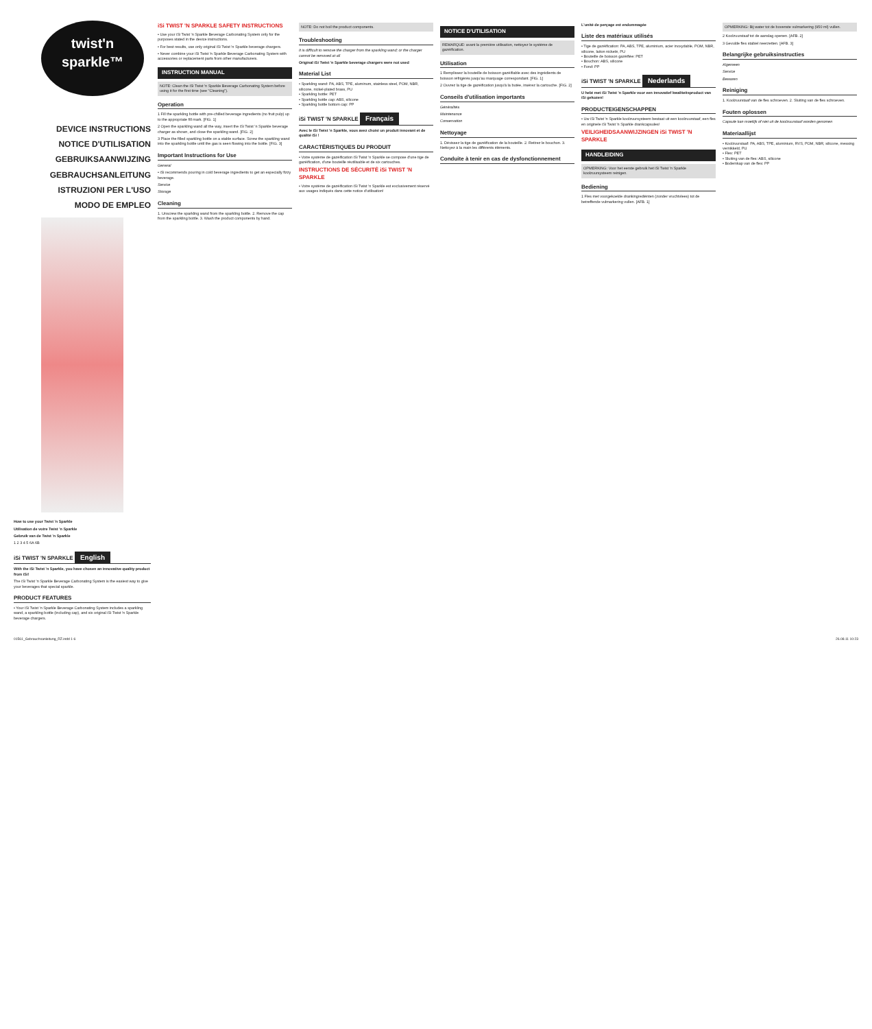twist'n sparkle™
DEVICE INSTRUCTIONS
NOTICE D'UTILISATION
GEBRUIKSAANWIJZING
GEBRAUCHSANLEITUNG
ISTRUZIONI PER L'USO
MODO DE EMPLEO
How to use your Twist 'n Sparkle
Utilisation de votre Twist 'n Sparkle
Gebruik van de Twist 'n Sparkle
1 2 3 4 5 6A 6B
iSi TWIST 'N SPARKLE English
With the iSi Twist 'n Sparkle, you have chosen an innovative quality product from iSi!
The iSi Twist 'n Sparkle Beverage Carbonating System is the easiest way to give your beverages that special sparkle.
PRODUCT FEATURES
• Your iSi Twist 'n Sparkle Beverage Carbonating System includes a sparkling wand, a sparkling bottle (including cap), and six original iSi Twist 'n Sparkle beverage chargers.
iSi TWIST 'N SPARKLE SAFETY INSTRUCTIONS
• Use your iSi Twist 'n Sparkle Beverage Carbonating System only for the purposes stated in the device instructions.
• For best results, use only original iSi Twist 'n Sparkle beverage chargers.
• Never combine your iSi Twist 'n Sparkle Beverage Carbonating System with accessories or replacement parts from other manufacturers.
INSTRUCTION MANUAL
NOTE: Clean the iSi Twist 'n Sparkle Beverage Carbonating System before using it for the first time (see "Cleaning").
Operation
1 Fill the sparkling bottle with pre-chilled beverage ingredients (no fruit pulp) up to the appropriate fill mark. [FIG. 1]
2 Open the sparkling wand all the way, insert the iSi Twist 'n Sparkle beverage charger as shown, and close the sparkling wand. [FIG. 2]
3 Place the filled sparkling bottle on a stable surface. Screw the sparkling wand into the sparkling bottle until the gas is seen flowing into the bottle. [FIG. 3]
Important Instructions for Use
General
• iSi recommends pouring in cold beverage ingredients to get an especially fizzy beverage.
Service
Storage
Cleaning
1. Unscrew the sparkling wand from the sparkling bottle. 2. Remove the cap from the sparkling bottle. 3. Wash the product components by hand.
NOTE: Do not boil the product components.
Troubleshooting
It is difficult to remove the charger from the sparkling wand; or the charger cannot be removed at all
Original iSi Twist 'n Sparkle beverage chargers were not used
Material List
• Sparkling wand: PA, ABS, TPE, aluminum, stainless steel, POM, NBR, silicone, nickel-plated brass, PU
• Sparkling bottle: PET
• Sparkling bottle cap: ABS, silicone
• Sparkling bottle bottom cap: PP
iSi TWIST 'N SPARKLE Français
Avec le iSi Twist 'n Sparkle, vous avez choisi un produit innovant et de qualité iSi !
CARACTÉRISTIQUES DU PRODUIT
• Votre système de gazéification iSi Twist 'n Sparkle se compose d'une tige de gazéification, d'une bouteille réutilisable et de six cartouches.
INSTRUCTIONS DE SÉCURITÉ iSi TWIST 'N SPARKLE
• Votre système de gazéification iSi Twist 'n Sparkle est exclusivement réservé aux usages indiqués dans cette notice d'utilisation!
NOTICE D'UTILISATION
REMARQUE: avant la première utilisation, nettoyez le système de gazéification.
Utilisation
1 Remplissez la bouteille de boisson gazéifiable avec des ingrédients de boisson réfrigérés jusqu'au marquage correspondant. [FIG. 1]
2 Ouvrez la tige de gazéification jusqu'à la butée, insérez la cartouche. [FIG. 2]
Conseils d'utilisation importants
Généralités
Maintenance
Conservation
Nettoyage
1. Dévissez la tige de gazéification de la bouteille. 2. Retirez le bouchon. 3. Nettoyez à la main les différents éléments.
Conduite à tenir en cas de dysfonctionnement
L'unité de perçage est endommagée
Liste des matériaux utilisés
• Tige de gazéification: PA, ABS, TPE, aluminium, acier inoxydable, POM, NBR, silicone, laiton nickelé, PU
• Bouteille de boisson gazéifiée: PET
• Bouchon: ABS, silicone
• Fond: PP
iSi TWIST 'N SPARKLE Nederlands
U hebt met iSi Twist 'n Sparkle voor een innovatief kwaliteitsproduct van iSi gekozen!
PRODUCTEIGENSCHAPPEN
• Uw iSi Twist 'n Sparkle koolzuursysteem bestaat uit een koolzuurstaaf, een fles en originele iSi Twist 'n Sparkle drankcapsules!
VEILIGHEIDSAANWIJZINGEN iSi TWIST 'N SPARKLE
HANDLEIDING
OPMERKING: Voor het eerste gebruik het iSi Twist 'n Sparkle koolzuursysteem reinigen.
Bediening
1 Fles met voorgekoelde drankingrediënten (zonder vruchtvlees) tot de betreffende vulmarkering vullen. [AFB. 1]
OPMERKING: Bij water tot de bovenste vulmarkering (950 ml) vullen.
2 Koolzuurstaaf tot de aanslag openen. [AFB. 2]
3 Gevulde fles stabiel neerzetten. [AFB. 3]
Belangrijke gebruiksinstructies
Algemeen
Service
Bewaren
Reiniging
1. Koolzuurstaaf van de fles schroeven. 2. Sluiting van de fles schroeven.
Fouten oplossen
Capsule kan moeilijk of niet uit de koolzuurstaaf worden genomen
Materiaallijst
• Koolzuurstaaf: PA, ABS, TPE, aluminium, RVS, POM, NBR, silicone, messing vernikkeld, PU
• Fles: PET
• Sluiting van de fles: ABS, silicone
• Bodemkap van de fles: PP
01561_Gebrauchsanleitung_RZ.indd 1-6 26.08.11 10:23